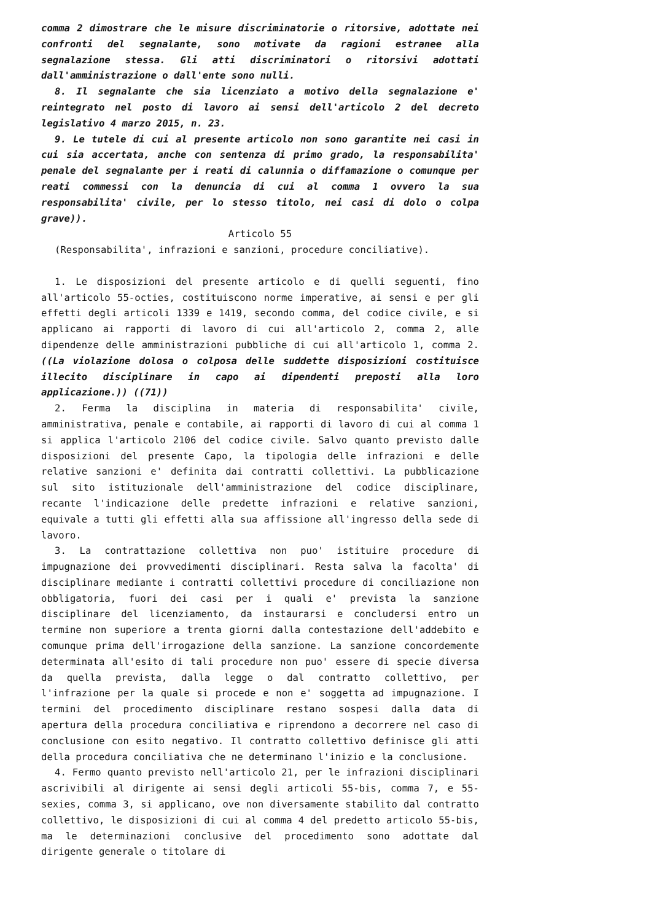comma 2 dimostrare che le misure discriminatorie o ritorsive, adottate nei confronti del segnalante, sono motivate da ragioni estranee alla segnalazione stessa. Gli atti discriminatori o ritorsivi adottati dall'amministrazione o dall'ente sono nulli.
8. Il segnalante che sia licenziato a motivo della segnalazione e' reintegrato nel posto di lavoro ai sensi dell'articolo 2 del decreto legislativo 4 marzo 2015, n. 23.
9. Le tutele di cui al presente articolo non sono garantite nei casi in cui sia accertata, anche con sentenza di primo grado, la responsabilita' penale del segnalante per i reati di calunnia o diffamazione o comunque per reati commessi con la denuncia di cui al comma 1 ovvero la sua responsabilita' civile, per lo stesso titolo, nei casi di dolo o colpa grave)).
Articolo 55
(Responsabilita', infrazioni e sanzioni, procedure conciliative).
1. Le disposizioni del presente articolo e di quelli seguenti, fino all'articolo 55-octies, costituiscono norme imperative, ai sensi e per gli effetti degli articoli 1339 e 1419, secondo comma, del codice civile, e si applicano ai rapporti di lavoro di cui all'articolo 2, comma 2, alle dipendenze delle amministrazioni pubbliche di cui all'articolo 1, comma 2. ((La violazione dolosa o colposa delle suddette disposizioni costituisce illecito disciplinare in capo ai dipendenti preposti alla loro applicazione.)) ((71))
2. Ferma la disciplina in materia di responsabilita' civile, amministrativa, penale e contabile, ai rapporti di lavoro di cui al comma 1 si applica l'articolo 2106 del codice civile. Salvo quanto previsto dalle disposizioni del presente Capo, la tipologia delle infrazioni e delle relative sanzioni e' definita dai contratti collettivi. La pubblicazione sul sito istituzionale dell'amministrazione del codice disciplinare, recante l'indicazione delle predette infrazioni e relative sanzioni, equivale a tutti gli effetti alla sua affissione all'ingresso della sede di lavoro.
3. La contrattazione collettiva non puo' istituire procedure di impugnazione dei provvedimenti disciplinari. Resta salva la facolta' di disciplinare mediante i contratti collettivi procedure di conciliazione non obbligatoria, fuori dei casi per i quali e' prevista la sanzione disciplinare del licenziamento, da instaurarsi e concludersi entro un termine non superiore a trenta giorni dalla contestazione dell'addebito e comunque prima dell'irrogazione della sanzione. La sanzione concordemente determinata all'esito di tali procedure non puo' essere di specie diversa da quella prevista, dalla legge o dal contratto collettivo, per l'infrazione per la quale si procede e non e' soggetta ad impugnazione. I termini del procedimento disciplinare restano sospesi dalla data di apertura della procedura conciliativa e riprendono a decorrere nel caso di conclusione con esito negativo. Il contratto collettivo definisce gli atti della procedura conciliativa che ne determinano l'inizio e la conclusione.
4. Fermo quanto previsto nell'articolo 21, per le infrazioni disciplinari ascrivibili al dirigente ai sensi degli articoli 55-bis, comma 7, e 55-sexies, comma 3, si applicano, ove non diversamente stabilito dal contratto collettivo, le disposizioni di cui al comma 4 del predetto articolo 55-bis, ma le determinazioni conclusive del procedimento sono adottate dal dirigente generale o titolare di